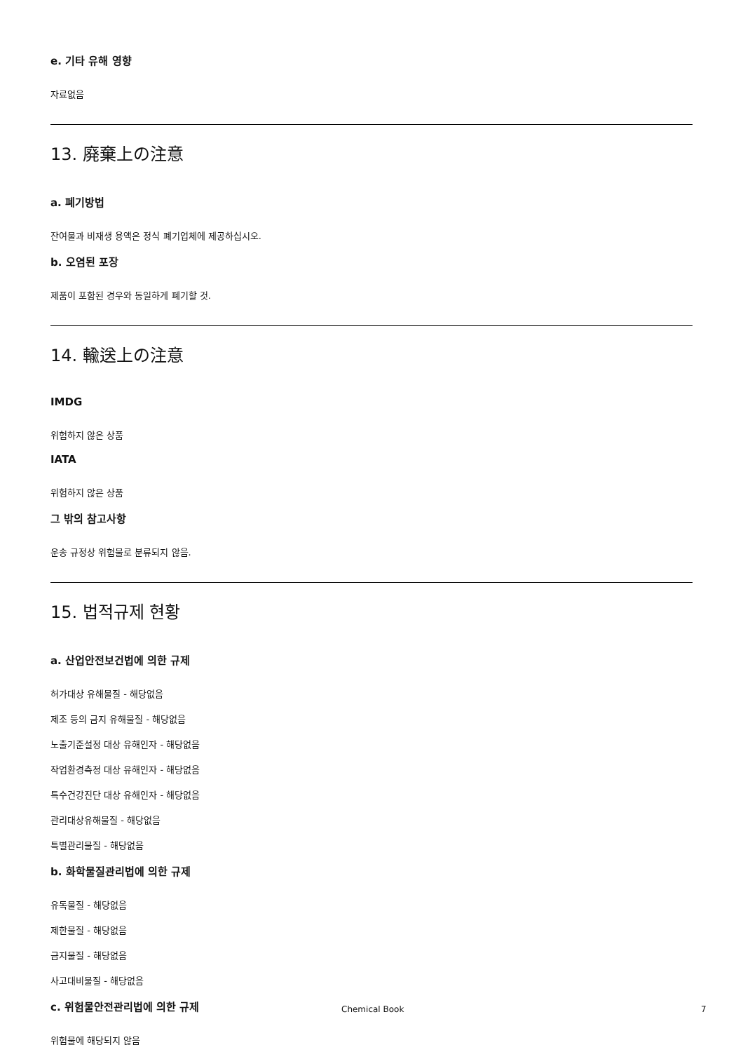e. 기타 유해 영향
자료없음
13. 廃棄上の注意
a. 폐기방법
잔여물과 비재생 용액은 정식 폐기업체에 제공하십시오.
b. 오염된 포장
제품이 포함된 경우와 동일하게 폐기할 것.
14. 輸送上の注意
IMDG
위험하지 않은 상품
IATA
위험하지 않은 상품
그 밖의 참고사항
운송 규정상 위험물로 분류되지 않음.
15. 법적규제 현황
a. 산업안전보건법에 의한 규제
허가대상 유해물질 - 해당없음
제조 등의 금지 유해물질 - 해당없음
노출기준설정 대상 유해인자 - 해당없음
작업환경측정 대상 유해인자 - 해당없음
특수건강진단 대상 유해인자 - 해당없음
관리대상유해물질 - 해당없음
특별관리물질 - 해당없음
b. 화학물질관리법에 의한 규제
유독물질 - 해당없음
제한물질 - 해당없음
금지물질 - 해당없음
사고대비물질 - 해당없음
c. 위험물안전관리법에 의한 규제
위험물에 해당되지 않음
Chemical Book 7